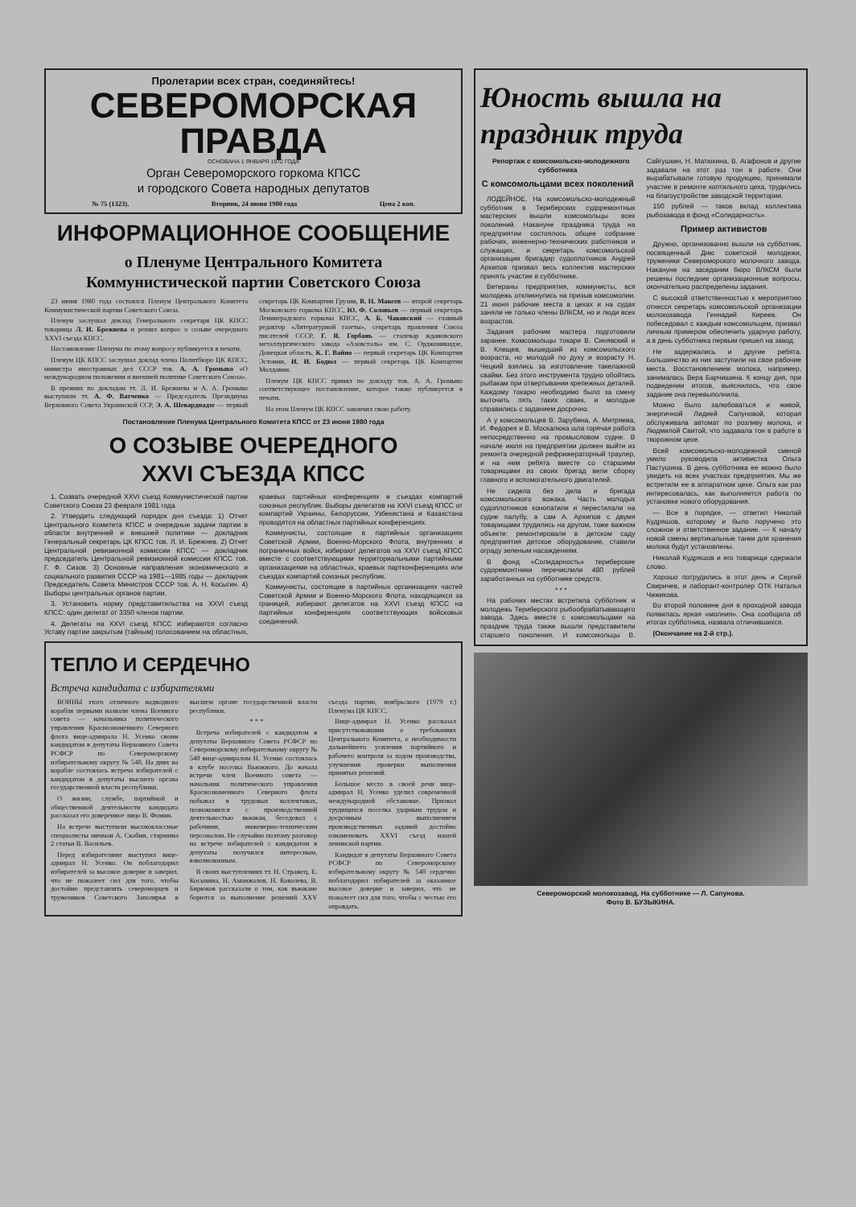Пролетарии всех стран, соединяйтесь!
СЕВЕРОМОРСКАЯ ПРАВДА
ОСНОВАНА 1 ЯНВАРЯ 1972 ГОДА
Орган Североморского горкома КПСС
и городского Совета народных депутатов
№ 75 (1323). Вторник, 24 июня 1980 года Цена 2 коп.
ИНФОРМАЦИОННОЕ СООБЩЕНИЕ
о Пленуме Центрального Комитета
Коммунистической партии Советского Союза
23 июня 1980 года состоялся Пленум Центрального Комитета Коммунистической партии Советского Союза.
Пленум заслушал доклад Генерального секретаря ЦК КПСС товарища Л. И. Брежнева и решил вопрос о созыве очередного XXVI съезда КПСС.
Постановление Пленума по этому вопросу публикуется в печати.
Пленум ЦК КПСС заслушал доклад члена Политбюро ЦК КПСС, министра иностранных дел СССР тов. А. А. Громыко «О международном положении и внешней политике Советского Союза».
В прениях по докладам тт. Л. И. Брежнева и А. А. Громыко выступили тт. А. Ф. Ватченко — Председатель Президиума Верховного Совета Украинской ССР, Э. А. Шеварднадзе — первый секретарь ЦК Компартии Грузии, В. Н. Макеев — второй секретарь Московского горкома КПСС, Ю. Ф. Соловьев — первый секретарь Ленинградского горкома КПСС, А. Б. Чаковский — главный редактор «Литературной газеты», секретарь правления Союза писателей СССР, Г. Я. Горбань — сталевар ждановского металлургического завода «Азовсталь» им. С. Орджоникидзе, Донецкая область, К. Г. Вайно — первый секретарь ЦК Компартии Эстонии, И. И. Бодюл — первый секретарь ЦК Компартии Молдавии.
Пленум ЦК КПСС принял по докладу тов. А. А. Громыко соответствующее постановление, которое также публикуется в печати.
На этом Пленум ЦК КПСС закончил свою работу.
Постановление Пленума Центрального Комитета КПСС от 23 июня 1980 года
О СОЗЫВЕ ОЧЕРЕДНОГО
XXVI СЪЕЗДА КПСС
1. Созвать очередной XXVI съезд Коммунистической партии Советского Союза 23 февраля 1981 года.
2. Утвердить следующий порядок дня съезда: 1) Отчет Центрального Комитета КПСС и очередные задачи партии в области внутренней и внешней политики — докладчик Генеральный секретарь ЦК КПСС тов. Л. И. Брежнев. 2) Отчет Центральной ревизионной комиссии КПСС — докладчик председатель Центральной ревизионной комиссии КПСС тов. Г. Ф. Сизов. 3) Основные направления экономического и социального развития СССР на 1981—1985 годы — докладчик Председатель Совета Министров СССР тов. А. Н. Косыгин. 4) Выборы центральных органов партии.
3. Установить норму представительства на XXVI съезд КПСС: один делегат от 3350 членов партии.
4. Делегаты на XXVI съезд КПСС избираются согласно Уставу партии закрытым (тайным) голосованием на областных, краевых партийных конференциях и съездах компартий союзных республик. Выборы делегатов на XXVI съезд КПСС от компартий Украины, Белоруссии, Узбекистана и Казахстана проводятся на областных партийных конференциях.
Коммунисты, состоящие в партийных организациях Советской Армии, Военно-Морского Флота, внутренних и пограничных войск, избирают делегатов на XXVI съезд КПСС вместе с соответствующими территориальными партийными организациями на областных, краевых партконференциях или съездах компартий союзных республик.
Коммунисты, состоящие в партийных организациях частей Советской Армии и Военно-Морского Флота, находящихся за границей, избирают делегатов на XXVI съезд КПСС на партийных конференциях соответствующих войсковых соединений.
ТЕПЛО И СЕРДЕЧНО
Встреча кандидата с избирателями
ВОИНЫ этого отличного надводного корабля первыми назвали члена Военного совета — начальника политического управления Краснознаменного Северного флота вице-адмирала Н. Усенко своим кандидатом в депутаты Верховного Совета РСФСР по Североморскому избирательному округу № 540. На днях на корабле состоялась встреча избирателей с кандидатом в депутаты высшего органа государственной власти республики.
О жизни, службе, партийной и общественной деятельности кандидата рассказал его доверенное лицо В. Фомин.
На встрече выступили высококлассные специалисты мичман А. Скабин, старшина 2 статьи В. Васильев.
Перед избирателями выступил вице-адмирал Н. Усенко. Он поблагодарил избирателей за высокое доверие и заверил, что не пожалеет сил для того, чтобы достойно представлять североморцев и тружеников Советского Заполярья в высшем органе государственной власти республики.
* * *
Встреча избирателей с кандидатом в депутаты Верховного Совета РСФСР по Североморскому избирательному округу № 540 вице-адмиралом Н. Усенко состоялась в клубе поселка Вьюжного. До начала встречи член Военного совета — начальник политического управления Краснознаменного Северного флота побывал в трудовых коллективах, познакомился с производственной деятельностью вьюжан, беседовал с рабочими, инженерно-техническим персоналом. Не случайно поэтому разговор на встрече избирателей с кандидатом в депутаты получился интересным, взволнованным.
В своих выступлениях тт. Н. Стражец, Е. Косьмина, Н. Аманжалов, Н. Ковалева, В. Бирюков рассказали о том, как вьюжане борются за выполнение решений XXV съезда партии, ноябрьского (1979 г.) Пленума ЦК КПСС.
Вице-адмирал Н. Усенко рассказал присутствовавшим о требованиях Центрального Комитета, о необходимости дальнейшего усиления партийного и рабочего контроля за ходом производства, улучшения проверки выполнения принятых решений.
Большое место в своей речи вице-адмирал Н. Усенко уделил современной международной обстановке. Призвал трудящихся поселка ударным трудом и досрочным выполнением производственных заданий достойно ознаменовать XXVI съезд нашей ленинской партии.
Кандидат в депутаты Верховного Совета РСФСР по Североморскому избирательному округу № 540 сердечно поблагодарил избирателей за оказанное высокое доверие и заверил, что не пожалеет сил для того, чтобы с честью его оправдать.
Юность вышла на праздник труда
Репортаж с комсомольско-молодежного субботника
С комсомольцами всех поколений
ЛОДЕЙНОЕ. На комсомольско-молодежный субботник в Териберских судоремонтных мастерских вышли комсомольцы всех поколений. Накануне праздника труда на предприятии состоялось общее собрание рабочих, инженерно-технических работников и служащих, и секретарь комсомольской организации бригадир судоплотников Андрей Архипов призвал весь коллектив мастерских принять участие в субботнике.
Ветераны предприятия, коммунисты, вся молодежь откликнулись на призыв комсомолии. 21 июня рабочие места в цехах и на судах заняли не только члены ВЛКСМ, но и люди всех возрастов.
Задания рабочим мастера подготовили заранее. Комсомольцы токари В. Синявский и В. Клещев, вышедший из комсомольского возраста, но молодой по духу и возрасту Н. Чецкий взялись за изготовление такелажной свайки. Без этого инструмента трудно обойтись рыбакам при отвертывании крепежных деталей. Каждому токарю необходимо было за смену выточить пять таких свaек, и молодые справились с заданием досрочно.
А у комсомольцев В. Зарубина, А. Митряева, И. Федорея и В. Москалюка шла горячая работа непосредственно на промысловом судне. В начале июля на предприятии должен выйти из ремонта очередной рефрижераторный траулер, и на нем ребята вместе со старшими товарищами из своих бригад вели сборку главного и вспомогательного двигателей.
Не сидела без дела и бригада комсомольского вожака. Часть молодых судоплотников конопатили и перестилали на судне палубу, а сам А. Архипов с двумя товарищами трудились на другом, тоже важном объекте: ремонтировали в детском саду предприятия детское оборудование, ставили ограду зеленым насаждениям.
В фонд «Солидарность» териберские судоремонтники перечислили 480 рублей заработанных на субботнике средств.
* * *
На рабочих местах встретила субботник и молодежь Териберского рыбообрабатывающего завода. Здесь вместе с комсомольцами на праздник труда также вышли представители старшего поколения. И комсомольцы В. Сайгушкин, Н. Матюхина, В. Агафонов и другие задавали на этот раз тон в работе. Они вырабатывали готовую продукцию, принимали участие в ремонте коптильного цеха, трудились на благоустройстве заводской территории.
150 рублей — таков вклад коллектива рыбозавода в фонд «Солидарность».
Пример активистов
Дружно, организованно вышли на субботник, посвященный Дню советской молодежи, труженики Североморского молочного завода. Накануне на заседании бюро ВЛКСМ были решены последние организационные вопросы, окончательно распределены задания.
С высокой ответственностью к мероприятию отнесся секретарь комсомольской организации молокозавода Геннадий Киреев. Он побеседовал с каждым комсомольцем, призвал личным примером обеспечить ударную работу, а в день субботника первым пришел на завод.
Не задержались и другие ребята. Большинство из них заступили на свои рабочие места. Восстановлением молока, например, занималась Вера Барчишина. К концу дня, при подведении итогов, выяснилось, что свое задание она перевыполнила.
Можно было залюбоваться и живой, энергичной Лидией Сапуновой, которая обслуживала автомат по розливу молока, и Людмилой Свитой, что задавала тон в работе в творожном цехе.
Всей комсомольско-молодежной сменой умело руководила активистка Ольга Пастушина. В день субботника ее можно было увидеть на всех участках предприятия. Мы же встретили ее в аппаратном цехе. Ольга как раз интересовалась, как выполняется работа по установке нового оборудования.
— Все в порядке, — ответил Николай Кудряшов, которому и было поручено это сложное и ответственное задание. — К началу новой смены вертикальные танки для хранения молока будут установлены.
Николай Кудряшов и его товарищи сдержали слово.
Хорошо потрудились в этот день и Сергей Свиричев, и лаборант-контролер ОТК Наталья Чижикова.
Во второй половине дня в проходной завода появилась яркая «молния». Она сообщила об итогах субботника, назвала отличившихся.
(Окончание на 2-й стр.).
Североморский молокозавод. На субботнике — Л. Сапунова.
Фото В. БУЗЫКИНА.